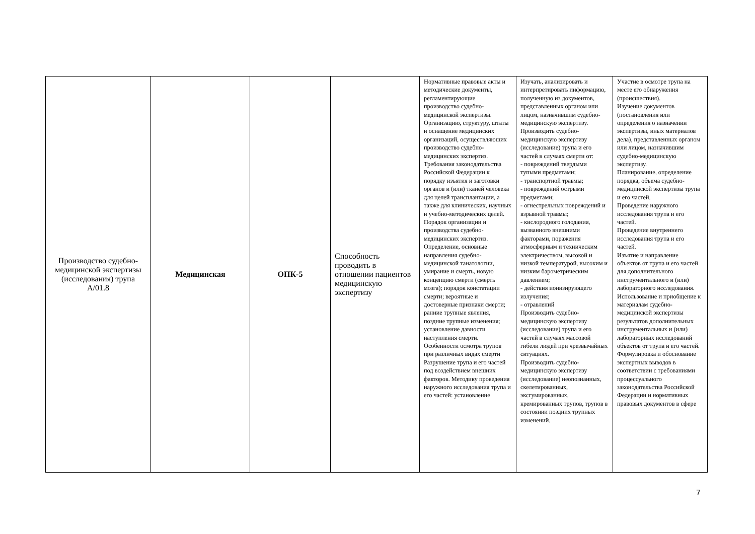| Производство судебно-медицинской экспертизы (исследования) трупа А/01.8 | Медицинская | ОПК-5 | Способность проводить в отношении пациентов медицинскую экспертизу | Нормативные правовые акты и методические документы, регламентирующие производство судебно-медицинской экспертизы. Организацию, структуру, штаты и оснащение медицинских организаций, осуществляющих производство судебно-медицинских экспертиз. Требования законодательства Российской Федерации к порядку изъятия и заготовки органов и (или) тканей человека для целей трансплантации, а также для клинических, научных и учебно-методических целей. Порядок организации и производства судебно-медицинских экспертиз. Определение, основные направления судебно-медицинской танатологии, умирание и смерть, новую концепцию смерти (смерть мозга); порядок констатации смерти; вероятные и достоверные признаки смерти; ранние трупные явления, поздние трупные изменения; установление давности наступления смерти. Особенности осмотра трупов при различных видах смерти Разрушение трупа и его частей под воздействием внешних факторов. Методику проведения наружного исследования трупа и его частей: установление | Изучать, анализировать и интерпретировать информацию, полученную из документов, представленных органом или лицом, назначившим судебно-медицинскую экспертизу. Производить судебно-медицинскую экспертизу (исследование) трупа и его частей в случаях смерти от: - повреждений твердыми тупыми предметами; - транспортной травмы; - повреждений острыми предметами; - огнестрельных повреждений и взрывной травмы; - кислородного голодания, вызванного внешними факторами, поражения атмосферным и техническим электричеством, высокой и низкой температурой, высоким и низким барометрическим давлением; - действия ионизирующего излучения; - отравлений Производить судебно-медицинскую экспертизу (исследование) трупа и его частей в случаях массовой гибели людей при чрезвычайных ситуациях. Производить судебно-медицинскую экспертизу (исследование) неопознанных, скелетированных, эксгумированных, кремированных трупов, трупов в состоянии поздних трупных изменений. | Участие в осмотре трупа на месте его обнаружения (происшествия). Изучение документов (постановления или определения о назначении экспертизы, иных материалов дела), представленных органом или лицом, назначившим судебно-медицинскую экспертизу. Планирование, определение порядка, объема судебно-медицинской экспертизы трупа и его частей. Проведение наружного исследования трупа и его частей. Проведение внутреннего исследования трупа и его частей. Изъятие и направление объектов от трупа и его частей для дополнительного инструментального и (или) лабораторного исследования. Использование и приобщение к материалам судебно-медицинской экспертизы результатов дополнительных инструментальных и (или) лабораторных исследований объектов от трупа и его частей. Формулировка и обоснование экспертных выводов в соответствии с требованиями процессуального законодательства Российской Федерации и нормативных правовых документов в сфере |
7